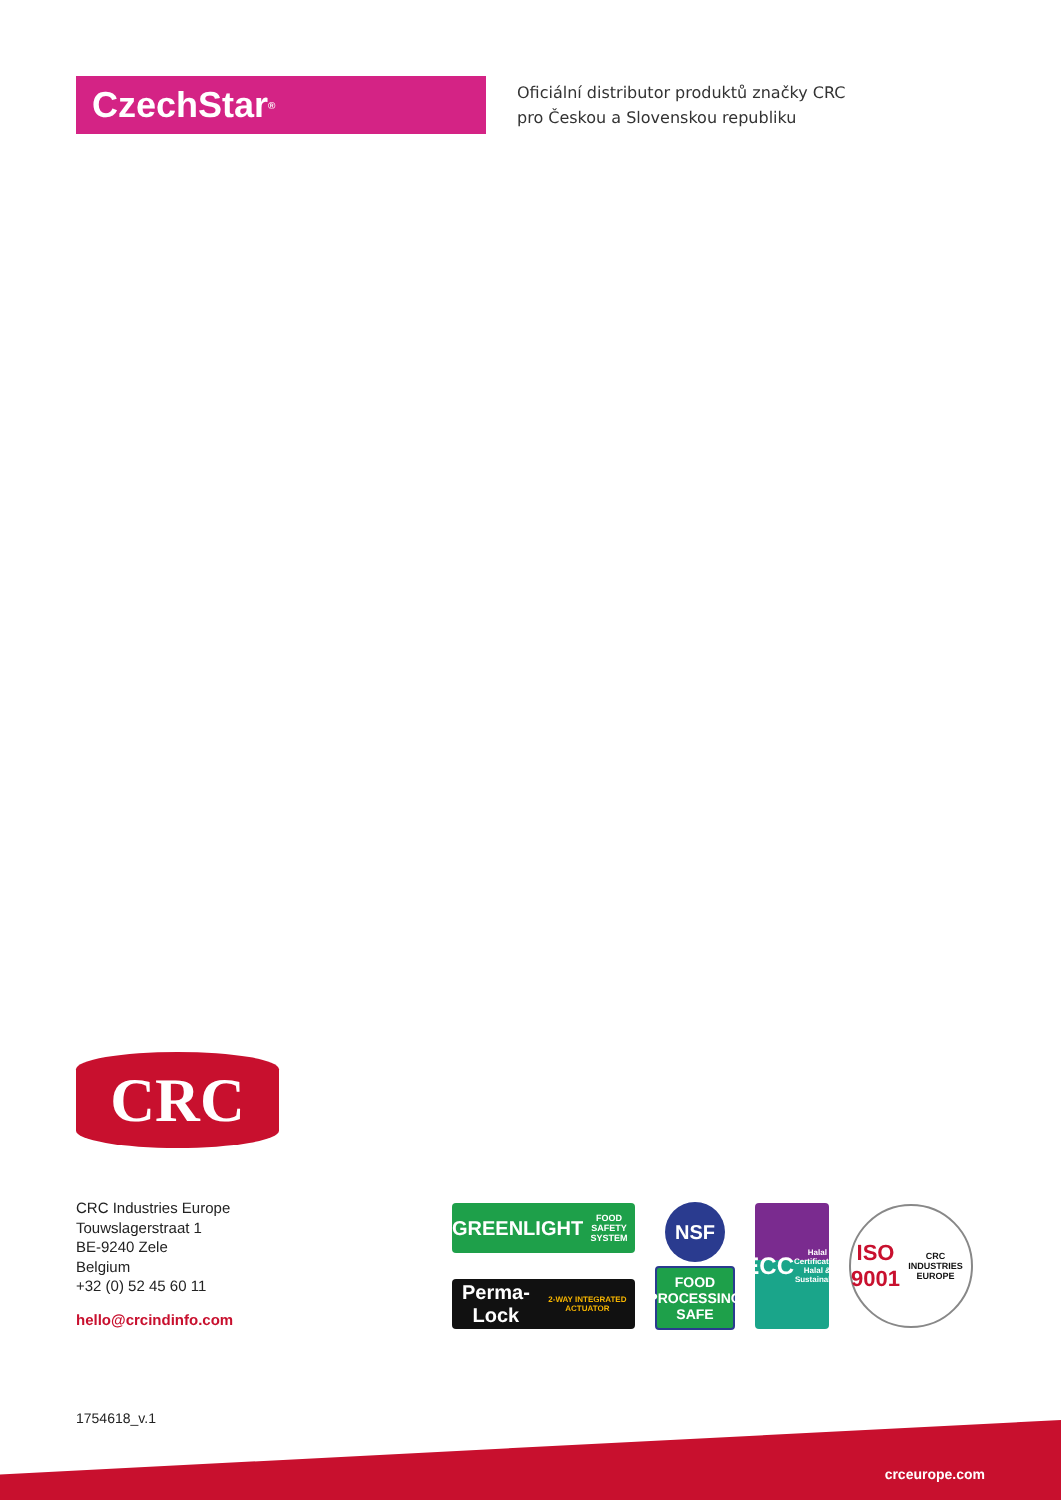CzechStar<sup>®</sup>
Oficiální distributor produktů značky CRC
pro Českou a Slovenskou republiku
CRC
CRC Industries Europe
Touwslagerstraat 1
BE-9240 Zele
Belgium
+32 (0) 52 45 60 11
hello@crcindinfo.com
GREENLIGHT
FOOD SAFETY SYSTEM
Perma-Lock
2-WAY INTEGRATED ACTUATOR
NSF
FOOD
PROCESSING
SAFE
ECC
Halal Certification
Halal & Sustainable
ISO
9001
CRC INDUSTRIES EUROPE
1754618_v.1
crceurope.com